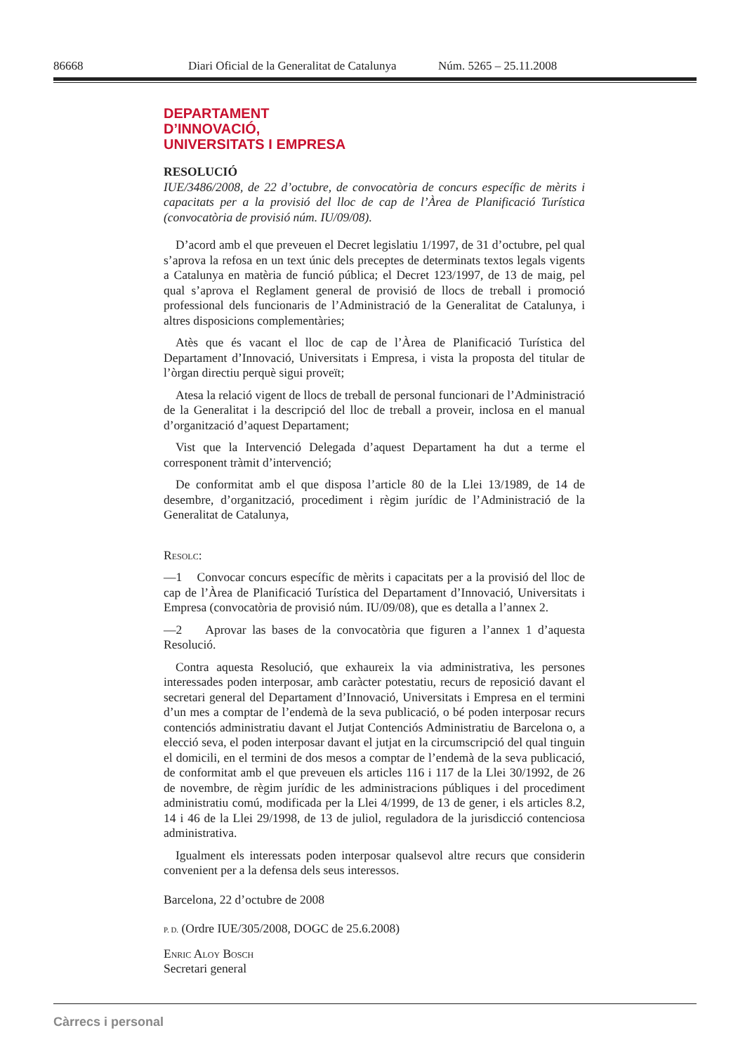86668 Diari Oficial de la Generalitat de Catalunya Núm. 5265 – 25.11.2008
DEPARTAMENT
D’INNOVACIÓ,
UNIVERSITATS I EMPRESA
RESOLUCIÓ
IUE/3486/2008, de 22 d’octubre, de convocatòria de concurs específic de mèrits i capacitats per a la provisió del lloc de cap de l’Àrea de Planificació Turística (convocatòria de provisió núm. IU/09/08).
D’acord amb el que preveuen el Decret legislatiu 1/1997, de 31 d’octubre, pel qual s’aprova la refosa en un text únic dels preceptes de determinats textos legals vigents a Catalunya en matèria de funció pública; el Decret 123/1997, de 13 de maig, pel qual s’aprova el Reglament general de provisió de llocs de treball i promoció professional dels funcionaris de l’Administració de la Generalitat de Catalunya, i altres disposicions complementàries;
Atès que és vacant el lloc de cap de l’Àrea de Planificació Turística del Departament d’Innovació, Universitats i Empresa, i vista la proposta del titular de l’òrgan directiu perquè sigui proveït;
Atesa la relació vigent de llocs de treball de personal funcionari de l’Administració de la Generalitat i la descripció del lloc de treball a proveir, inclosa en el manual d’organització d’aquest Departament;
Vist que la Intervenció Delegada d’aquest Departament ha dut a terme el corresponent tràmit d’intervenció;
De conformitat amb el que disposa l’article 80 de la Llei 13/1989, de 14 de desembre, d’organització, procediment i règim jurídic de l’Administració de la Generalitat de Catalunya,
Resolc:
—1 Convocar concurs específic de mèrits i capacitats per a la provisió del lloc de cap de l’Àrea de Planificació Turística del Departament d’Innovació, Universitats i Empresa (convocatòria de provisió núm. IU/09/08), que es detalla a l’annex 2.
—2 Aprovar las bases de la convocatòria que figuren a l’annex 1 d’aquesta Resolució.
Contra aquesta Resolució, que exhaureix la via administrativa, les persones interessades poden interposar, amb caràcter potestatiu, recurs de reposició davant el secretari general del Departament d’Innovació, Universitats i Empresa en el termini d’un mes a comptar de l’endemà de la seva publicació, o bé poden interposar recurs contenciós administratiu davant el Jutjat Contenciós Administratiu de Barcelona o, a elecció seva, el poden interposar davant el jutjat en la circumscripció del qual tinguin el domicili, en el termini de dos mesos a comptar de l’endemà de la seva publicació, de conformitat amb el que preveuen els articles 116 i 117 de la Llei 30/1992, de 26 de novembre, de règim jurídic de les administracions públiques i del procediment administratiu comú, modificada per la Llei 4/1999, de 13 de gener, i els articles 8.2, 14 i 46 de la Llei 29/1998, de 13 de juliol, reguladora de la jurisdicció contenciosa administrativa.
Igualment els interessats poden interposar qualsevol altre recurs que considerin convenient per a la defensa dels seus interessos.
Barcelona, 22 d’octubre de 2008
P. D. (Ordre IUE/305/2008, DOGC de 25.6.2008)
Enric Aloy Bosch
Secretari general
Càrrecs i personal